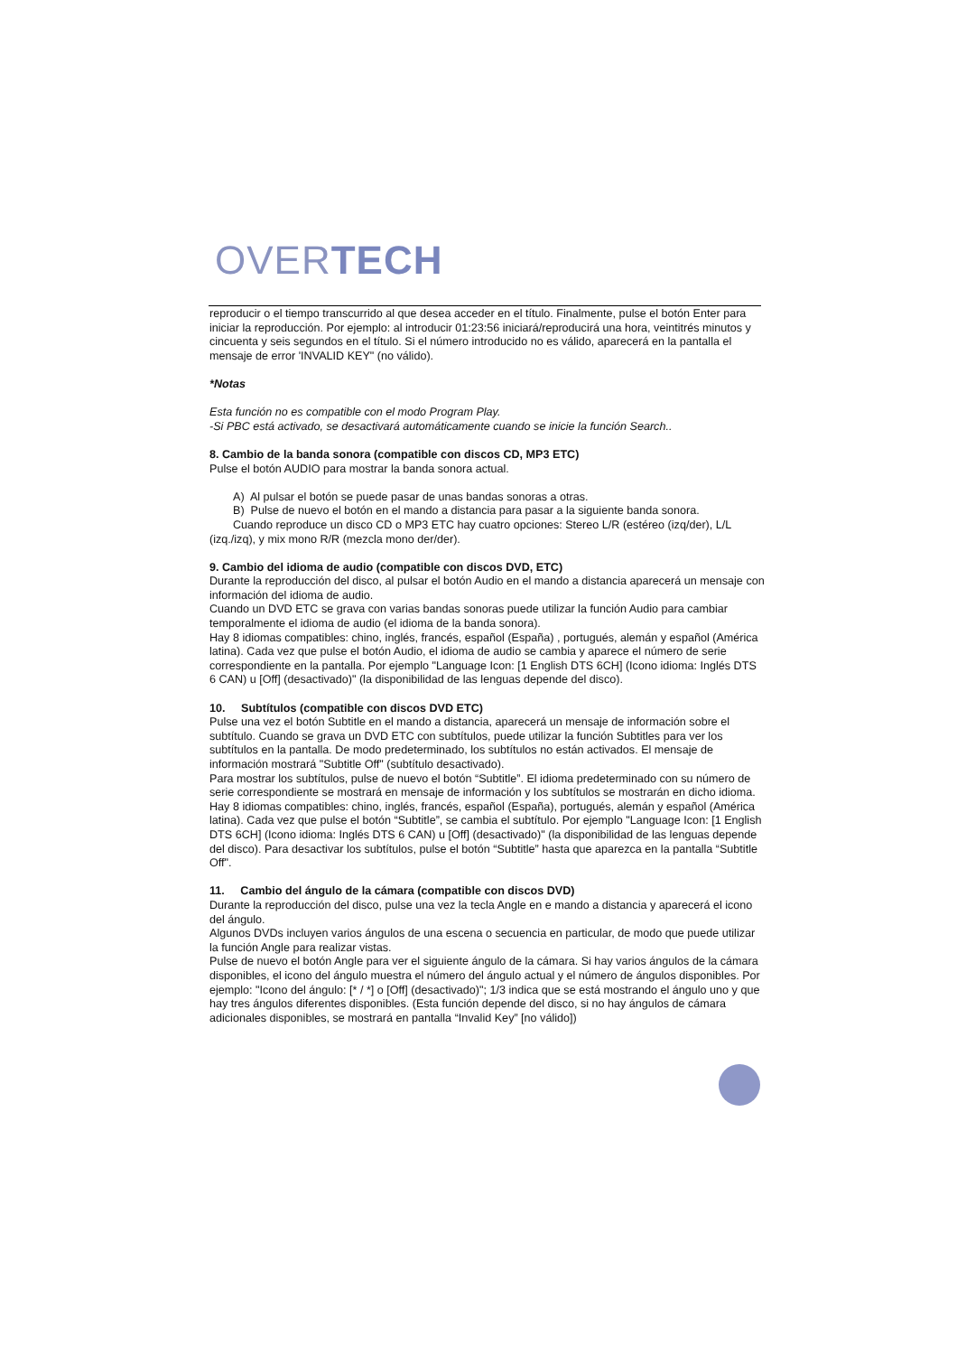OVERTECH
reproducir o el tiempo transcurrido al que desea acceder en el título. Finalmente, pulse el botón Enter para iniciar la reproducción. Por ejemplo: al introducir 01:23:56 iniciará/reproducirá una hora, veintitrés minutos y cincuenta y seis segundos en el título. Si el número introducido no es válido, aparecerá en la pantalla el mensaje de error 'INVALID KEY" (no válido).
*Notas
Esta función no es compatible con el modo Program Play.
-Si PBC está activado, se desactivará automáticamente cuando se inicie la función Search..
8. Cambio de la banda sonora (compatible con discos CD, MP3 ETC)
Pulse el botón AUDIO para mostrar la banda sonora actual.
A) Al pulsar el botón se puede pasar de unas bandas sonoras a otras.
B) Pulse de nuevo el botón en el mando a distancia para pasar a la siguiente banda sonora.
Cuando reproduce un disco CD o MP3 ETC hay cuatro opciones: Stereo L/R (estéreo (izq/der), L/L (izq./izq), y mix mono R/R (mezcla mono der/der).
9. Cambio del idioma de audio (compatible con discos DVD, ETC)
Durante la reproducción del disco, al pulsar el botón Audio en el mando a distancia aparecerá un mensaje con información del idioma de audio.
Cuando un DVD ETC se grava con varias bandas sonoras puede utilizar la función Audio para cambiar temporalmente el idioma de audio (el idioma de la banda sonora).
Hay 8 idiomas compatibles: chino, inglés, francés, español (España) , portugués, alemán y español (América latina). Cada vez que pulse el botón Audio, el idioma de audio se cambia y aparece el número de serie correspondiente en la pantalla. Por ejemplo "Language Icon: [1 English DTS 6CH] (Icono idioma: Inglés DTS 6 CAN) u [Off] (desactivado)" (la disponibilidad de las lenguas depende del disco).
10. Subtítulos (compatible con discos DVD ETC)
Pulse una vez el botón Subtitle en el mando a distancia, aparecerá un mensaje de información sobre el subtítulo. Cuando se grava un DVD ETC con subtítulos, puede utilizar la función Subtitles para ver los subtítulos en la pantalla. De modo predeterminado, los subtítulos no están activados. El mensaje de información mostrará "Subtitle Off" (subtítulo desactivado).
Para mostrar los subtítulos, pulse de nuevo el botón “Subtitle”. El idioma predeterminado con su número de serie correspondiente se mostrará en mensaje de información y los subtítulos se mostrarán en dicho idioma. Hay 8 idiomas compatibles: chino, inglés, francés, español (España), portugués, alemán y español (América latina). Cada vez que pulse el botón “Subtitle”, se cambia el subtítulo. Por ejemplo "Language Icon: [1 English DTS 6CH] (Icono idioma: Inglés DTS 6 CAN) u [Off] (desactivado)" (la disponibilidad de las lenguas depende del disco). Para desactivar los subtítulos, pulse el botón “Subtitle” hasta que aparezca en la pantalla “Subtitle Off".
11. Cambio del ángulo de la cámara (compatible con discos DVD)
Durante la reproducción del disco, pulse una vez la tecla Angle en e mando a distancia y aparecerá el icono del ángulo.
Algunos DVDs incluyen varios ángulos de una escena o secuencia en particular, de modo que puede utilizar la función Angle para realizar vistas.
Pulse de nuevo el botón Angle para ver el siguiente ángulo de la cámara. Si hay varios ángulos de la cámara disponibles, el icono del ángulo muestra el número del ángulo actual y el número de ángulos disponibles. Por ejemplo: "Icono del ángulo: [* / *] o [Off] (desactivado)"; 1/3 indica que se está mostrando el ángulo uno y que hay tres ángulos diferentes disponibles. (Esta función depende del disco, si no hay ángulos de cámara adicionales disponibles, se mostrará en pantalla “Invalid Key” [no válido])